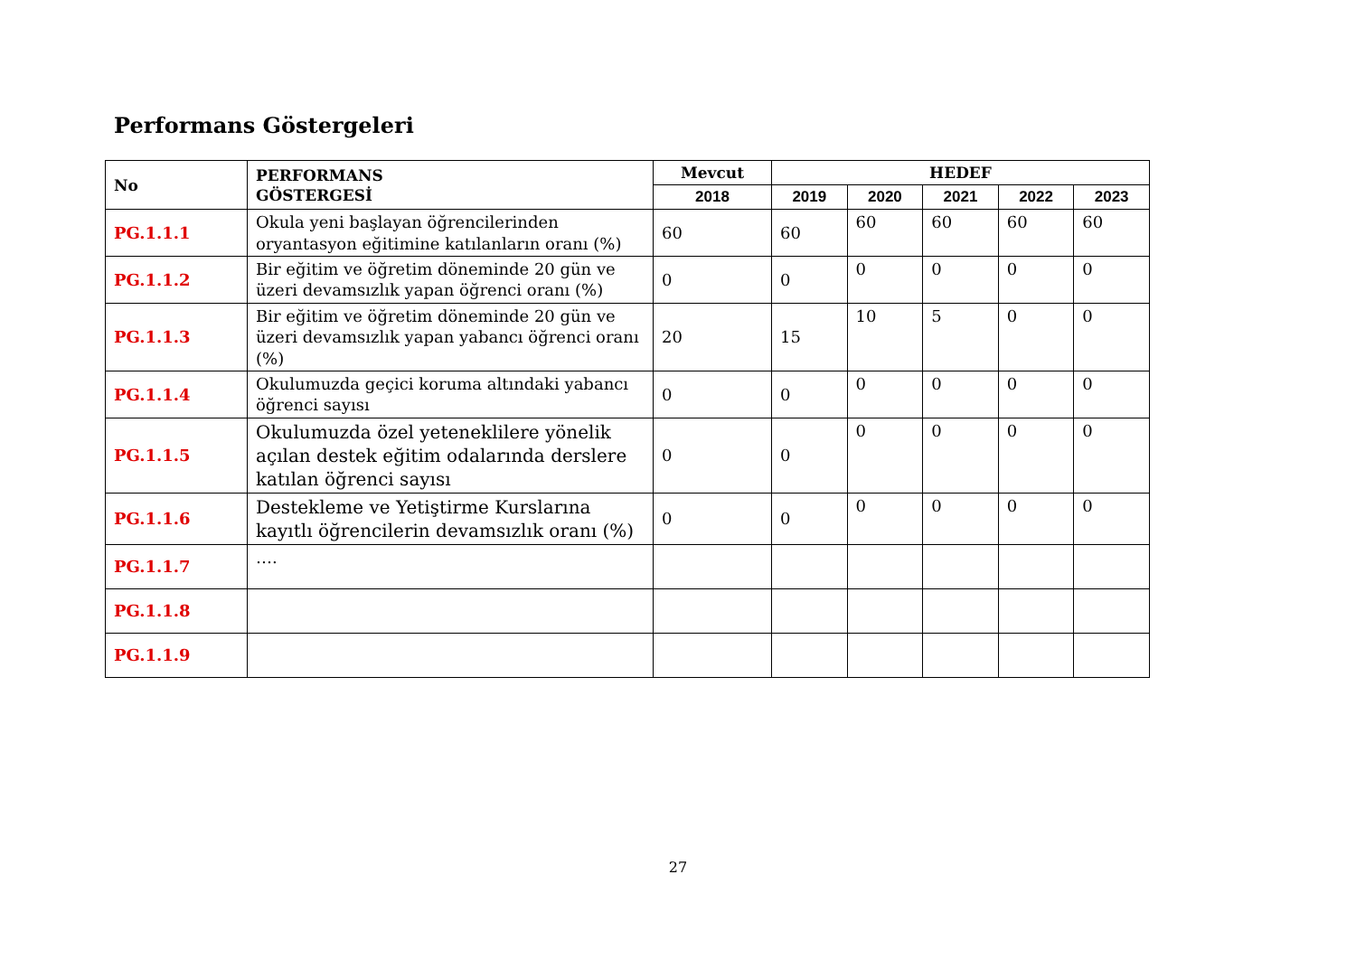Performans Göstergeleri
| No | PERFORMANS GÖSTERGESİ | Mevcut | HEDEF | | | | |
| --- | --- | --- | --- | --- | --- | --- | --- |
| | | 2018 | 2019 | 2020 | 2021 | 2022 | 2023 |
| PG.1.1.1 | Okula yeni başlayan öğrencilerinden oryantasyon eğitimine katılanların oranı (%) | 60 | 60 | 60 | 60 | 60 | 60 |
| PG.1.1.2 | Bir eğitim ve öğretim döneminde 20 gün ve üzeri devamsızlık yapan öğrenci oranı (%) | 0 | 0 | 0 | 0 | 0 | 0 |
| PG.1.1.3 | Bir eğitim ve öğretim döneminde 20 gün ve üzeri devamsızlık yapan yabancı öğrenci oranı (%) | 20 | 15 | 10 | 5 | 0 | 0 |
| PG.1.1.4 | Okulumuzda geçici koruma altındaki yabancı öğrenci sayısı | 0 | 0 | 0 | 0 | 0 | 0 |
| PG.1.1.5 | Okulumuzda özel yeteneklilere yönelik açılan destek eğitim odalarında derslere katılan öğrenci sayısı | 0 | 0 | 0 | 0 | 0 | 0 |
| PG.1.1.6 | Destekleme ve Yetiştirme Kurslarına kayıtlı öğrencilerin devamsızlık oranı (%) | 0 | 0 | 0 | 0 | 0 | 0 |
| PG.1.1.7 | …. | | | | | | |
| PG.1.1.8 | | | | | | | |
| PG.1.1.9 | | | | | | | |
27